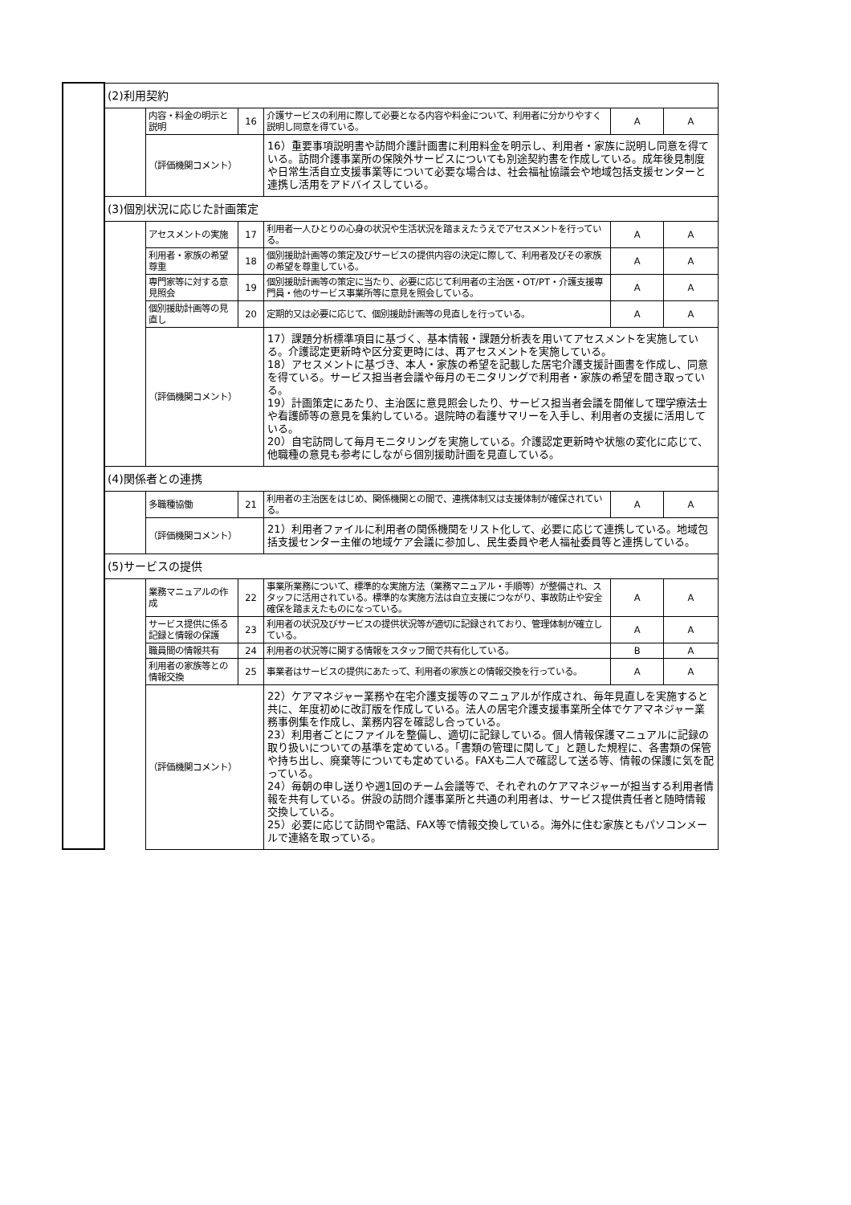| | (2)利用契約 | | | | | |
| | | 内容・料金の明示と説明 | 16 | 介護サービスの利用に際して必要となる内容や料金について、利用者に分かりやすく説明し同意を得ている。 | A | A |
| | | （評価機関コメント） | | 16）重要事項説明書や訪問介護計画書に利用料金を明示し、利用者・家族に説明し同意を得ている。訪問介護事業所の保険外サービスについても別途契約書を作成している。成年後見制度や日常生活自立支援事業等について必要な場合は、社会福祉協議会や地域包括支援センターと連携し活用をアドバイスしている。 | | |
| | (3)個別状況に応じた計画策定 | | | | | |
| | | アセスメントの実施 | 17 | 利用者一人ひとりの心身の状況や生活状況を踏まえたうえでアセスメントを行っている。 | A | A |
| | | 利用者・家族の希望尊重 | 18 | 個別援助計画等の策定及びサービスの提供内容の決定に際して、利用者及びその家族の希望を尊重している。 | A | A |
| | | 専門家等に対する意見照会 | 19 | 個別援助計画等の策定に当たり、必要に応じて利用者の主治医・OT/PT・介護支援専門員・他のサービス事業所等に意見を照会している。 | A | A |
| | | 個別援助計画等の見直し | 20 | 定期的又は必要に応じて、個別援助計画等の見直しを行っている。 | A | A |
| | | （評価機関コメント） | | 17）課題分析標準項目に基づく、基本情報・課題分析表を用いてアセスメントを実施している。介護認定更新時や区分変更時には、再アセスメントを実施している。 18）アセスメントに基づき、本人・家族の希望を記載した居宅介護支援計画書を作成し、同意を得ている。サービス担当者会議や毎月のモニタリングで利用者・家族の希望を聞き取っている。 19）計画策定にあたり、主治医に意見照会したり、サービス担当者会議を開催して理学療法士や看護師等の意見を集約している。退院時の看護サマリーを入手し、利用者の支援に活用している。 20）自宅訪問して毎月モニタリングを実施している。介護認定更新時や状態の変化に応じて、他職種の意見も参考にしながら個別援助計画を見直している。 | | |
| | (4)関係者との連携 | | | | | |
| | | 多職種協働 | 21 | 利用者の主治医をはじめ、関係機関との間で、連携体制又は支援体制が確保されている。 | A | A |
| | | （評価機関コメント） | | 21）利用者ファイルに利用者の関係機関をリスト化して、必要に応じて連携している。地域包括支援センター主催の地域ケア会議に参加し、民生委員や老人福祉委員等と連携している。 | | |
| | (5)サービスの提供 | | | | | |
| | | 業務マニュアルの作成 | 22 | 事業所業務について、標準的な実施方法（業務マニュアル・手順等）が整備され、スタッフに活用されている。標準的な実施方法は自立支援につながり、事故防止や安全確保を踏まえたものになっている。 | A | A |
| | | サービス提供に係る記録と情報の保護 | 23 | 利用者の状況及びサービスの提供状況等が適切に記録されており、管理体制が確立している。 | A | A |
| | | 職員間の情報共有 | 24 | 利用者の状況等に関する情報をスタッフ間で共有化している。 | B | A |
| | | 利用者の家族等との情報交換 | 25 | 事業者はサービスの提供にあたって、利用者の家族との情報交換を行っている。 | A | A |
| | | （評価機関コメント） | | 22）ケアマネジャー業務や在宅介護支援等のマニュアルが作成され、毎年見直しを実施すると共に、年度初めに改訂版を作成している。法人の居宅介護支援事業所全体でケアマネジャー業務事例集を作成し、業務内容を確認し合っている。 23）利用者ごとにファイルを整備し、適切に記録している。個人情報保護マニュアルに記録の取り扱いについての基準を定めている。「書類の管理に関して」と題した規程に、各書類の保管や持ち出し、廃棄等についても定めている。FAXも二人で確認して送る等、情報の保護に気を配っている。 24）毎朝の申し送りや週1回のチーム会議等で、それぞれのケアマネジャーが担当する利用者情報を共有している。併設の訪問介護事業所と共通の利用者は、サービス提供責任者と随時情報交換している。 25）必要に応じて訪問や電話、FAX等で情報交換している。海外に住む家族ともパソコンメールで連絡を取っている。 | | |